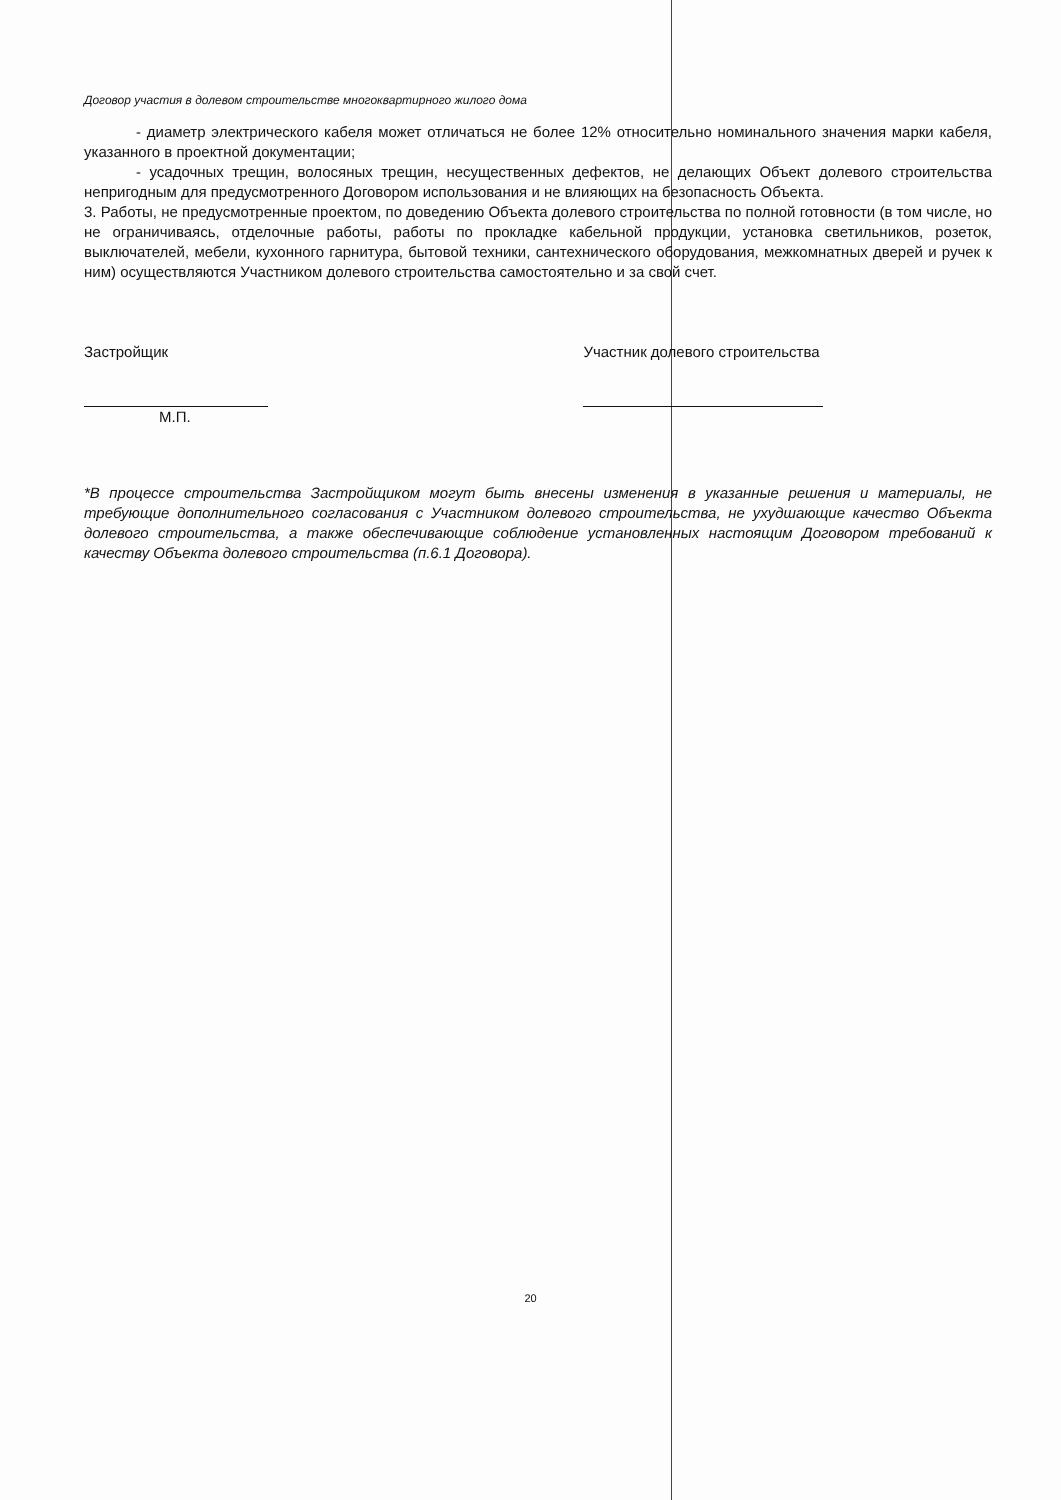Договор участия в долевом строительстве многоквартирного жилого дома
- диаметр электрического кабеля может отличаться не более 12% относительно номинального значения марки кабеля, указанного в проектной документации;
- усадочных трещин, волосяных трещин, несущественных дефектов, не делающих Объект долевого строительства непригодным для предусмотренного Договором использования и не влияющих на безопасность Объекта.
3. Работы, не предусмотренные проектом, по доведению Объекта долевого строительства по полной готовности (в том числе, но не ограничиваясь, отделочные работы, работы по прокладке кабельной продукции, установка светильников, розеток, выключателей, мебели, кухонного гарнитура, бытовой техники, сантехнического оборудования, межкомнатных дверей и ручек к ним) осуществляются Участником долевого строительства самостоятельно и за свой счет.
Застройщик
М.П.
Участник долевого строительства
*В процессе строительства Застройщиком могут быть внесены изменения в указанные решения и материалы, не требующие дополнительного согласования с Участником долевого строительства, не ухудшающие качество Объекта долевого строительства, а также обеспечивающие соблюдение установленных настоящим Договором требований к качеству Объекта долевого строительства (п.6.1 Договора).
20